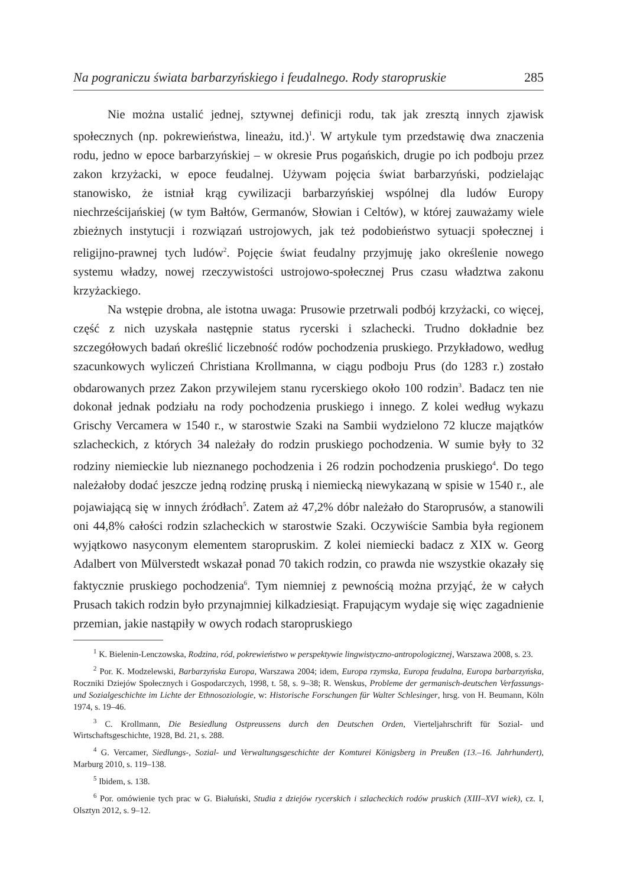Na pograniczu świata barbarzyńskiego i feudalnego. Rody staropruskie 285
Nie można ustalić jednej, sztywnej definicji rodu, tak jak zresztą innych zjawisk społecznych (np. pokrewieństwa, lineażu, itd.)<sup>1</sup>. W artykule tym przedstawię dwa znaczenia rodu, jedno w epoce barbarzyńskiej – w okresie Prus pogańskich, drugie po ich podboju przez zakon krzyżacki, w epoce feudalnej. Używam pojęcia świat barbarzyński, podzielając stanowisko, że istniał krąg cywilizacji barbarzyńskiej wspólnej dla ludów Europy niechrześcijańskiej (w tym Bałtów, Germanów, Słowian i Celtów), w której zauważamy wiele zbieżnych instytucji i rozwiązań ustrojowych, jak też podobieństwo sytuacji społecznej i religijno-prawnej tych ludów<sup>2</sup>. Pojęcie świat feudalny przyjmuję jako określenie nowego systemu władzy, nowej rzeczywistości ustrojowo-społecznej Prus czasu władztwa zakonu krzyżackiego.
Na wstępie drobna, ale istotna uwaga: Prusowie przetrwali podbój krzyżacki, co więcej, część z nich uzyskała następnie status rycerski i szlachecki. Trudno dokładnie bez szczegółowych badań określić liczebność rodów pochodzenia pruskiego. Przykładowo, według szacunkowych wyliczeń Christiana Krollmanna, w ciągu podboju Prus (do 1283 r.) zostało obdarowanych przez Zakon przywilejem stanu rycerskiego około 100 rodzin<sup>3</sup>. Badacz ten nie dokonał jednak podziału na rody pochodzenia pruskiego i innego. Z kolei według wykazu Grischy Vercamera w 1540 r., w starostwie Szaki na Sambii wydzielono 72 klucze majątków szlacheckich, z których 34 należały do rodzin pruskiego pochodzenia. W sumie były to 32 rodziny niemieckie lub nieznanego pochodzenia i 26 rodzin pochodzenia pruskiego<sup>4</sup>. Do tego należałoby dodać jeszcze jedną rodzinę pruską i niemiecką niewykazaną w spisie w 1540 r., ale pojawiającą się w innych źródłach<sup>5</sup>. Zatem aż 47,2% dóbr należało do Staroprusów, a stanowili oni 44,8% całości rodzin szlacheckich w starostwie Szaki. Oczywiście Sambia była regionem wyjątkowo nasyconym elementem staropruskim. Z kolei niemiecki badacz z XIX w. Georg Adalbert von Mülverstedt wskazał ponad 70 takich rodzin, co prawda nie wszystkie okazały się faktycznie pruskiego pochodzenia<sup>6</sup>. Tym niemniej z pewnością można przyjąć, że w całych Prusach takich rodzin było przynajmniej kilkadziesiąt. Frapującym wydaje się więc zagadnienie przemian, jakie nastąpiły w owych rodach staropruskiego
<sup>1</sup> K. Bielenin-Lenczowska, Rodzina, ród, pokrewieństwo w perspektywie lingwistyczno-antropologicznej, Warszawa 2008, s. 23.
<sup>2</sup> Por. K. Modzelewski, Barbarzyńska Europa, Warszawa 2004; idem, Europa rzymska, Europa feudalna, Europa barbarzyńska, Roczniki Dziejów Społecznych i Gospodarczych, 1998, t. 58, s. 9–38; R. Wenskus, Probleme der germanisch-deutschen Verfassungs- und Sozialgeschichte im Lichte der Ethnosoziologie, w: Historische Forschungen für Walter Schlesinger, hrsg. von H. Beumann, Köln 1974, s. 19–46.
<sup>3</sup> C. Krollmann, Die Besiedlung Ostpreussens durch den Deutschen Orden, Vierteljahrschrift für Sozial- und Wirtschaftsgeschichte, 1928, Bd. 21, s. 288.
<sup>4</sup> G. Vercamer, Siedlungs-, Sozial- und Verwaltungsgeschichte der Komturei Königsberg in Preußen (13.–16. Jahrhundert), Marburg 2010, s. 119–138.
<sup>5</sup> Ibidem, s. 138.
<sup>6</sup> Por. omówienie tych prac w G. Białuński, Studia z dziejów rycerskich i szlacheckich rodów pruskich (XIII–XVI wiek), cz. I, Olsztyn 2012, s. 9–12.